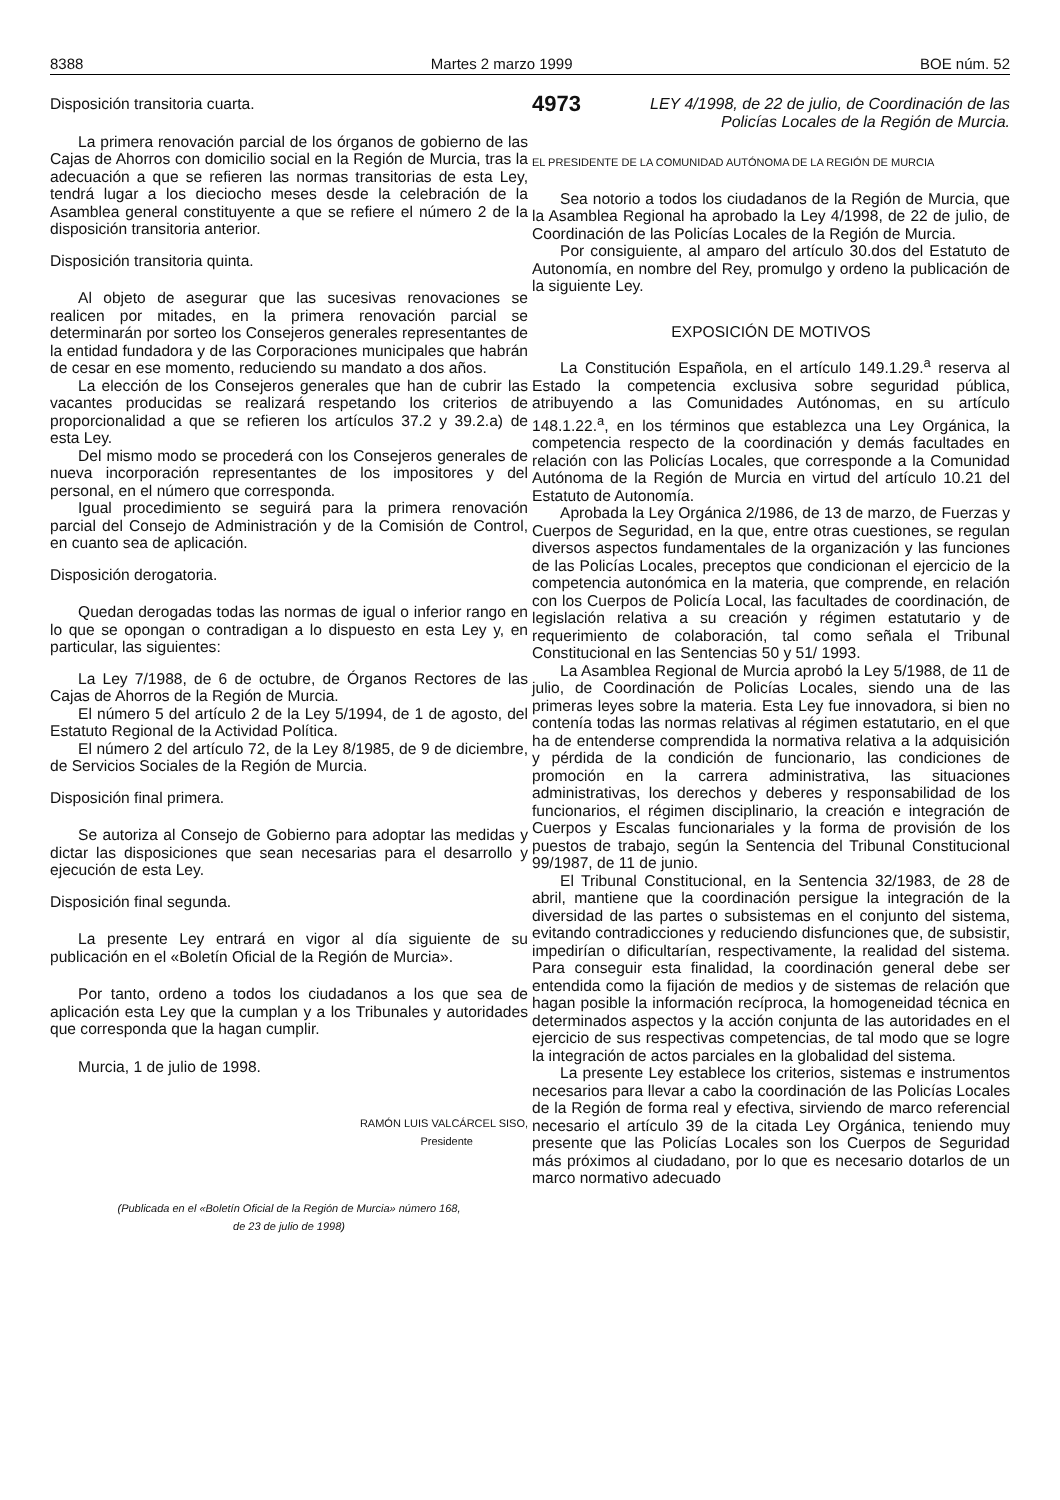8388 Martes 2 marzo 1999 BOE núm. 52
Disposición transitoria cuarta.
La primera renovación parcial de los órganos de gobierno de las Cajas de Ahorros con domicilio social en la Región de Murcia, tras la adecuación a que se refieren las normas transitorias de esta Ley, tendrá lugar a los dieciocho meses desde la celebración de la Asamblea general constituyente a que se refiere el número 2 de la disposición transitoria anterior.
Disposición transitoria quinta.
Al objeto de asegurar que las sucesivas renovaciones se realicen por mitades, en la primera renovación parcial se determinarán por sorteo los Consejeros generales representantes de la entidad fundadora y de las Corporaciones municipales que habrán de cesar en ese momento, reduciendo su mandato a dos años.
La elección de los Consejeros generales que han de cubrir las vacantes producidas se realizará respetando los criterios de proporcionalidad a que se refieren los artículos 37.2 y 39.2.a) de esta Ley.
Del mismo modo se procederá con los Consejeros generales de nueva incorporación representantes de los impositores y del personal, en el número que corresponda.
Igual procedimiento se seguirá para la primera renovación parcial del Consejo de Administración y de la Comisión de Control, en cuanto sea de aplicación.
Disposición derogatoria.
Quedan derogadas todas las normas de igual o inferior rango en lo que se opongan o contradigan a lo dispuesto en esta Ley y, en particular, las siguientes:
La Ley 7/1988, de 6 de octubre, de Órganos Rectores de las Cajas de Ahorros de la Región de Murcia.
El número 5 del artículo 2 de la Ley 5/1994, de 1 de agosto, del Estatuto Regional de la Actividad Política.
El número 2 del artículo 72, de la Ley 8/1985, de 9 de diciembre, de Servicios Sociales de la Región de Murcia.
Disposición final primera.
Se autoriza al Consejo de Gobierno para adoptar las medidas y dictar las disposiciones que sean necesarias para el desarrollo y ejecución de esta Ley.
Disposición final segunda.
La presente Ley entrará en vigor al día siguiente de su publicación en el «Boletín Oficial de la Región de Murcia».
Por tanto, ordeno a todos los ciudadanos a los que sea de aplicación esta Ley que la cumplan y a los Tribunales y autoridades que corresponda que la hagan cumplir.
Murcia, 1 de julio de 1998.
RAMÓN LUIS VALCÁRCEL SISO,
Presidente
(Publicada en el «Boletín Oficial de la Región de Murcia» número 168,
de 23 de julio de 1998)
4973 LEY 4/1998, de 22 de julio, de Coordinación de las Policías Locales de la Región de Murcia.
EL PRESIDENTE DE LA COMUNIDAD AUTÓNOMA DE LA REGIÓN DE MURCIA
Sea notorio a todos los ciudadanos de la Región de Murcia, que la Asamblea Regional ha aprobado la Ley 4/1998, de 22 de julio, de Coordinación de las Policías Locales de la Región de Murcia.
Por consiguiente, al amparo del artículo 30.dos del Estatuto de Autonomía, en nombre del Rey, promulgo y ordeno la publicación de la siguiente Ley.
EXPOSICIÓN DE MOTIVOS
La Constitución Española, en el artículo 149.1.29.<sup>a</sup> reserva al Estado la competencia exclusiva sobre seguridad pública, atribuyendo a las Comunidades Autónomas, en su artículo 148.1.22.<sup>a</sup>, en los términos que establezca una Ley Orgánica, la competencia respecto de la coordinación y demás facultades en relación con las Policías Locales, que corresponde a la Comunidad Autónoma de la Región de Murcia en virtud del artículo 10.21 del Estatuto de Autonomía.
Aprobada la Ley Orgánica 2/1986, de 13 de marzo, de Fuerzas y Cuerpos de Seguridad, en la que, entre otras cuestiones, se regulan diversos aspectos fundamentales de la organización y las funciones de las Policías Locales, preceptos que condicionan el ejercicio de la competencia autonómica en la materia, que comprende, en relación con los Cuerpos de Policía Local, las facultades de coordinación, de legislación relativa a su creación y régimen estatutario y de requerimiento de colaboración, tal como señala el Tribunal Constitucional en las Sentencias 50 y 51/ 1993.
La Asamblea Regional de Murcia aprobó la Ley 5/1988, de 11 de julio, de Coordinación de Policías Locales, siendo una de las primeras leyes sobre la materia. Esta Ley fue innovadora, si bien no contenía todas las normas relativas al régimen estatutario, en el que ha de entenderse comprendida la normativa relativa a la adquisición y pérdida de la condición de funcionario, las condiciones de promoción en la carrera administrativa, las situaciones administrativas, los derechos y deberes y responsabilidad de los funcionarios, el régimen disciplinario, la creación e integración de Cuerpos y Escalas funcionariales y la forma de provisión de los puestos de trabajo, según la Sentencia del Tribunal Constitucional 99/1987, de 11 de junio.
El Tribunal Constitucional, en la Sentencia 32/1983, de 28 de abril, mantiene que la coordinación persigue la integración de la diversidad de las partes o subsistemas en el conjunto del sistema, evitando contradicciones y reduciendo disfunciones que, de subsistir, impedirían o dificultarían, respectivamente, la realidad del sistema. Para conseguir esta finalidad, la coordinación general debe ser entendida como la fijación de medios y de sistemas de relación que hagan posible la información recíproca, la homogeneidad técnica en determinados aspectos y la acción conjunta de las autoridades en el ejercicio de sus respectivas competencias, de tal modo que se logre la integración de actos parciales en la globalidad del sistema.
La presente Ley establece los criterios, sistemas e instrumentos necesarios para llevar a cabo la coordinación de las Policías Locales de la Región de forma real y efectiva, sirviendo de marco referencial necesario el artículo 39 de la citada Ley Orgánica, teniendo muy presente que las Policías Locales son los Cuerpos de Seguridad más próximos al ciudadano, por lo que es necesario dotarlos de un marco normativo adecuado